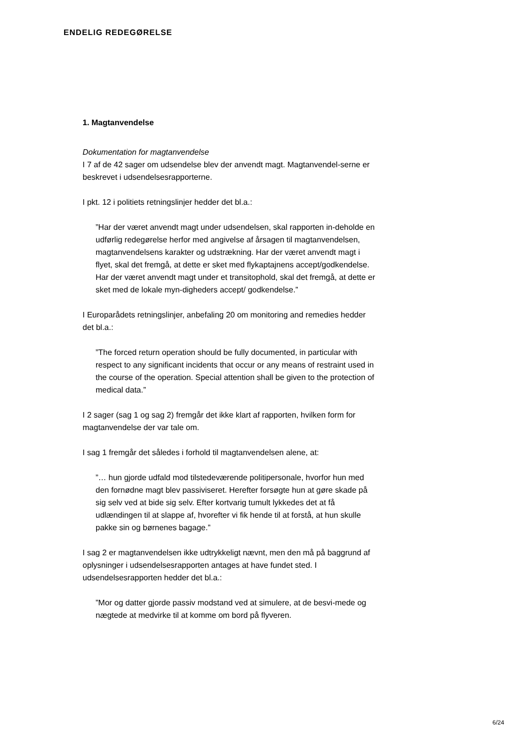ENDELIG REDEGØRELSE
1. Magtanvendelse
Dokumentation for magtanvendelse
I 7 af de 42 sager om udsendelse blev der anvendt magt. Magtanvendel-serne er beskrevet i udsendelsesrapporterne.
I pkt. 12 i politiets retningslinjer hedder det bl.a.:
”Har der været anvendt magt under udsendelsen, skal rapporten in-deholde en udførlig redegørelse herfor med angivelse af årsagen til magtanvendelsen, magtanvendelsens karakter og udstrækning. Har der været anvendt magt i flyet, skal det fremgå, at dette er sket med flykaptajnens accept/godkendelse. Har der været anvendt magt under et transitophold, skal det fremgå, at dette er sket med de lokale myn-digheders accept/ godkendelse.”
I Europarådets retningslinjer, anbefaling 20 om monitoring and remedies hedder det bl.a.:
”The forced return operation should be fully documented, in particular with respect to any significant incidents that occur or any means of restraint used in the course of the operation. Special attention shall be given to the protection of medical data.”
I 2 sager (sag 1 og sag 2) fremgår det ikke klart af rapporten, hvilken form for magtanvendelse der var tale om.
I sag 1 fremgår det således i forhold til magtanvendelsen alene, at:
”… hun gjorde udfald mod tilstedeværende politipersonale, hvorfor hun med den fornødne magt blev passiviseret. Herefter forsøgte hun at gøre skade på sig selv ved at bide sig selv. Efter kortvarig tumult lykkedes det at få udlændingen til at slappe af, hvorefter vi fik hende til at forstå, at hun skulle pakke sin og børnenes bagage.”
I sag 2 er magtanvendelsen ikke udtrykkeligt nævnt, men den må på baggrund af oplysninger i udsendelsesrapporten antages at have fundet sted. I udsendelsesrapporten hedder det bl.a.:
”Mor og datter gjorde passiv modstand ved at simulere, at de besvi-mede og nægtede at medvirke til at komme om bord på flyveren.
6/24